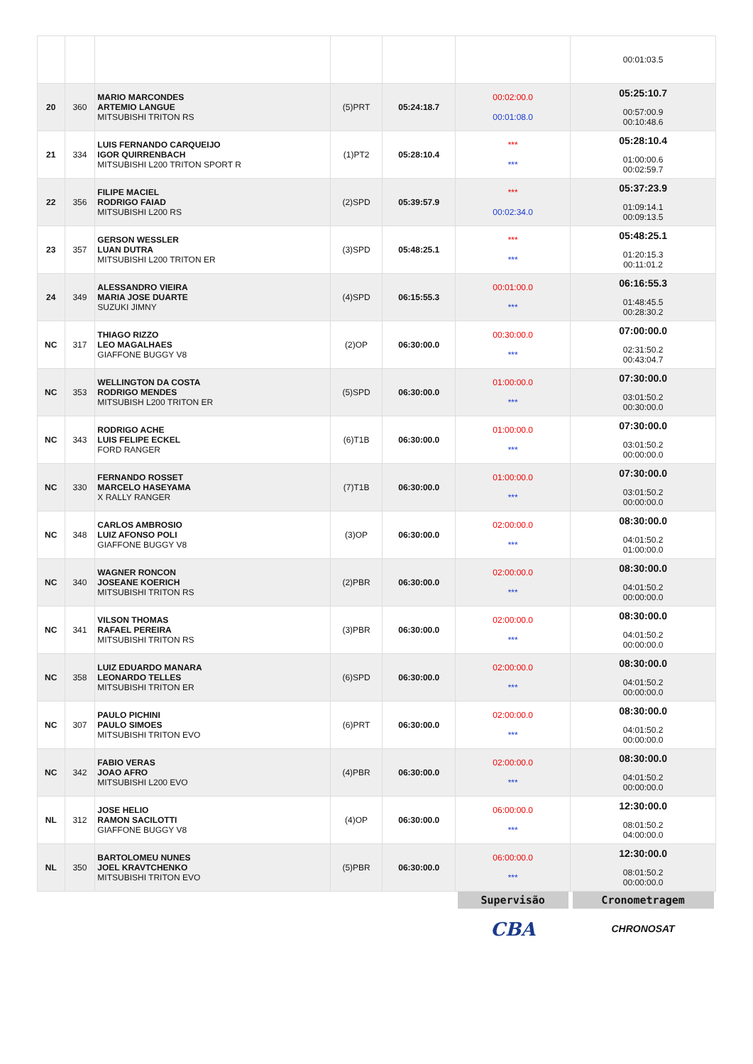| | | | | | | 00:01:03.5 |
| 20 | 360 | MARIO MARCONDES ARTEMIO LANGUE MITSUBISHI TRITON RS | (5)PRT | 05:24:18.7 | 00:02:00.0 00:01:08.0 | 05:25:10.7 00:57:00.9 00:10:48.6 |
| 21 | 334 | LUIS FERNANDO CARQUEIJO IGOR QUIRRENBACH MITSUBISHI L200 TRITON SPORT R | (1)PT2 | 05:28:10.4 | *** *** | 05:28:10.4 01:00:00.6 00:02:59.7 |
| 22 | 356 | FILIPE MACIEL RODRIGO FAIAD MITSUBISHI L200 RS | (2)SPD | 05:39:57.9 | *** 00:02:34.0 | 05:37:23.9 01:09:14.1 00:09:13.5 |
| 23 | 357 | GERSON WESSLER LUAN DUTRA MITSUBISHI L200 TRITON ER | (3)SPD | 05:48:25.1 | *** *** | 05:48:25.1 01:20:15.3 00:11:01.2 |
| 24 | 349 | ALESSANDRO VIEIRA MARIA JOSE DUARTE SUZUKI JIMNY | (4)SPD | 06:15:55.3 | 00:01:00.0 *** | 06:16:55.3 01:48:45.5 00:28:30.2 |
| NC | 317 | THIAGO RIZZO LEO MAGALHAES GIAFFONE BUGGY V8 | (2)OP | 06:30:00.0 | 00:30:00.0 *** | 07:00:00.0 02:31:50.2 00:43:04.7 |
| NC | 353 | WELLINGTON DA COSTA RODRIGO MENDES MITSUBISH L200 TRITON ER | (5)SPD | 06:30:00.0 | 01:00:00.0 *** | 07:30:00.0 03:01:50.2 00:30:00.0 |
| NC | 343 | RODRIGO ACHE LUIS FELIPE ECKEL FORD RANGER | (6)T1B | 06:30:00.0 | 01:00:00.0 *** | 07:30:00.0 03:01:50.2 00:00:00.0 |
| NC | 330 | FERNANDO ROSSET MARCELO HASEYAMA X RALLY RANGER | (7)T1B | 06:30:00.0 | 01:00:00.0 *** | 07:30:00.0 03:01:50.2 00:00:00.0 |
| NC | 348 | CARLOS AMBROSIO LUIZ AFONSO POLI GIAFFONE BUGGY V8 | (3)OP | 06:30:00.0 | 02:00:00.0 *** | 08:30:00.0 04:01:50.2 01:00:00.0 |
| NC | 340 | WAGNER RONCON JOSEANE KOERICH MITSUBISHI TRITON RS | (2)PBR | 06:30:00.0 | 02:00:00.0 *** | 08:30:00.0 04:01:50.2 00:00:00.0 |
| NC | 341 | VILSON THOMAS RAFAEL PEREIRA MITSUBISHI TRITON RS | (3)PBR | 06:30:00.0 | 02:00:00.0 *** | 08:30:00.0 04:01:50.2 00:00:00.0 |
| NC | 358 | LUIZ EDUARDO MANARA LEONARDO TELLES MITSUBISHI TRITON ER | (6)SPD | 06:30:00.0 | 02:00:00.0 *** | 08:30:00.0 04:01:50.2 00:00:00.0 |
| NC | 307 | PAULO PICHINI PAULO SIMOES MITSUBISHI TRITON EVO | (6)PRT | 06:30:00.0 | 02:00:00.0 *** | 08:30:00.0 04:01:50.2 00:00:00.0 |
| NC | 342 | FABIO VERAS JOAO AFRO MITSUBISHI L200 EVO | (4)PBR | 06:30:00.0 | 02:00:00.0 *** | 08:30:00.0 04:01:50.2 00:00:00.0 |
| NL | 312 | JOSE HELIO RAMON SACILOTTI GIAFFONE BUGGY V8 | (4)OP | 06:30:00.0 | 06:00:00.0 *** | 12:30:00.0 08:01:50.2 04:00:00.0 |
| NL | 350 | BARTOLOMEU NUNES JOEL KRAVTCHENKO MITSUBISHI TRITON EVO | (5)PBR | 06:30:00.0 | 06:00:00.0 *** | 12:30:00.0 08:01:50.2 00:00:00.0 |
| | | | | | Supervisão CBA | Cronometragem CHRONOSAT |